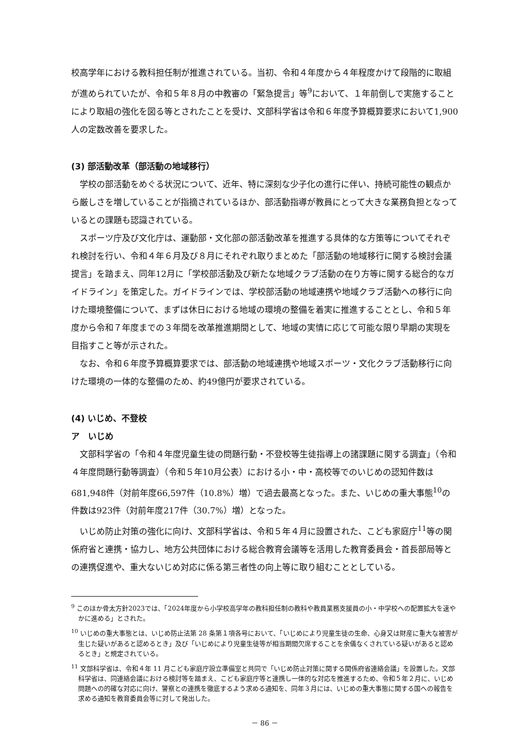校高学年における教科担任制が推進されている。当初、令和４年度から４年程度かけて段階的に取組が進められていたが、令和５年８月の中教審の「緊急提言」等<sup>9</sup>において、１年前倒しで実施することにより取組の強化を図る等とされたことを受け、文部科学省は令和６年度予算概算要求において1,900人の定数改善を要求した。
(3) 部活動改革（部活動の地域移行）
学校の部活動をめぐる状況について、近年、特に深刻な少子化の進行に伴い、持続可能性の観点から厳しさを増していることが指摘されているほか、部活動指導が教員にとって大きな業務負担となっているとの課題も認識されている。
スポーツ庁及び文化庁は、運動部・文化部の部活動改革を推進する具体的な方策等についてそれぞれ検討を行い、令和４年６月及び８月にそれぞれ取りまとめた「部活動の地域移行に関する検討会議提言」を踏まえ、同年12月に「学校部活動及び新たな地域クラブ活動の在り方等に関する総合的なガイドライン」を策定した。ガイドラインでは、学校部活動の地域連携や地域クラブ活動への移行に向けた環境整備について、まずは休日における地域の環境の整備を着実に推進することとし、令和５年度から令和７年度までの３年間を改革推進期間として、地域の実情に応じて可能な限り早期の実現を目指すこと等が示された。
なお、令和６年度予算概算要求では、部活動の地域連携や地域スポーツ・文化クラブ活動移行に向けた環境の一体的な整備のため、約49億円が要求されている。
(4) いじめ、不登校
ア　いじめ
文部科学省の「令和４年度児童生徒の問題行動・不登校等生徒指導上の諸課題に関する調査」（令和４年度問題行動等調査）（令和５年10月公表）における小・中・高校等でのいじめの認知件数は681,948件（対前年度66,597件（10.8%）増）で過去最高となった。また、いじめの重大事態<sup>10</sup>の件数は923件（対前年度217件（30.7%）増）となった。
いじめ防止対策の強化に向け、文部科学省は、令和５年４月に設置された、こども家庭庁<sup>11</sup>等の関係府省と連携・協力し、地方公共団体における総合教育会議等を活用した教育委員会・首長部局等との連携促進や、重大ないじめ対応に係る第三者性の向上等に取り組むこととしている。
<sup>9</sup> このほか骨太方針2023では、「2024年度から小学校高学年の教科担任制の教科や教員業務支援員の小・中学校への配置拡大を速やかに進める」とされた。
<sup>10</sup> いじめの重大事態とは、いじめ防止法第 28 条第１項各号において、「いじめにより児童生徒の生命、心身又は財産に重大な被害が生じた疑いがあると認めるとき」及び「いじめにより児童生徒等が相当期間欠席することを余儀なくされている疑いがあると認めるとき」と規定されている。
<sup>11</sup> 文部科学省は、令和４年 11 月こども家庭庁設立準備室と共同で「いじめ防止対策に関する関係府省連絡会議」を設置した。文部科学省は、同連絡会議における検討等を踏まえ、こども家庭庁等と連携し一体的な対応を推進するため、令和５年２月に、いじめ問題への的確な対応に向け、警察との連携を徹底するよう求める通知を、同年３月には、いじめの重大事態に関する国への報告を求める通知を教育委員会等に対して発出した。
－ 86 －